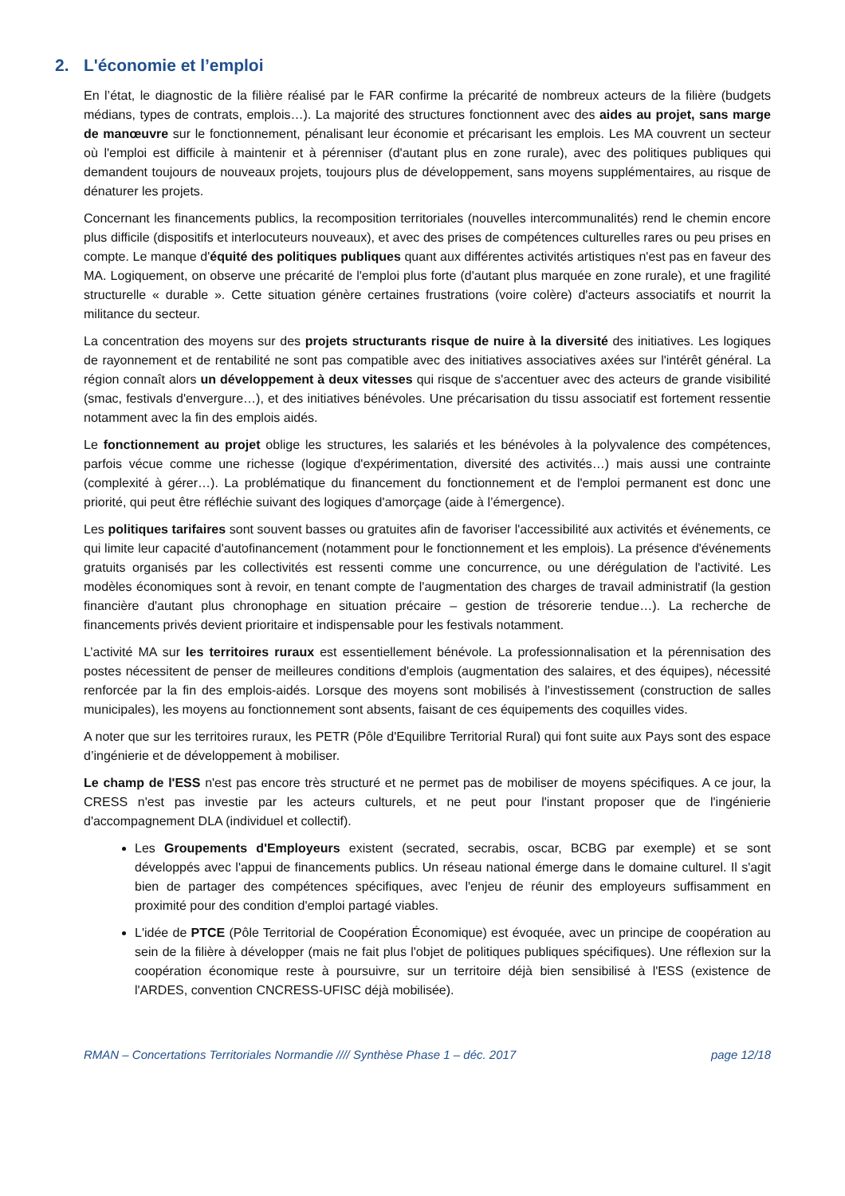2. L'économie et l’emploi
En l’état, le diagnostic de la filière réalisé par le FAR confirme la précarité de nombreux acteurs de la filière (budgets médians, types de contrats, emplois…). La majorité des structures fonctionnent avec des aides au projet, sans marge de manœuvre sur le fonctionnement, pénalisant leur économie et précarisant les emplois. Les MA couvrent un secteur où l'emploi est difficile à maintenir et à pérenniser (d'autant plus en zone rurale), avec des politiques publiques qui demandent toujours de nouveaux projets, toujours plus de développement, sans moyens supplémentaires, au risque de dénaturer les projets.
Concernant les financements publics, la recomposition territoriales (nouvelles intercommunalités) rend le chemin encore plus difficile (dispositifs et interlocuteurs nouveaux), et avec des prises de compétences culturelles rares ou peu prises en compte. Le manque d'équité des politiques publiques quant aux différentes activités artistiques n'est pas en faveur des MA. Logiquement, on observe une précarité de l'emploi plus forte (d'autant plus marquée en zone rurale), et une fragilité structurelle « durable ». Cette situation génère certaines frustrations (voire colère) d'acteurs associatifs et nourrit la militance du secteur.
La concentration des moyens sur des projets structurants risque de nuire à la diversité des initiatives. Les logiques de rayonnement et de rentabilité ne sont pas compatible avec des initiatives associatives axées sur l'intérêt général. La région connaît alors un développement à deux vitesses qui risque de s'accentuer avec des acteurs de grande visibilité (smac, festivals d'envergure…), et des initiatives bénévoles. Une précarisation du tissu associatif est fortement ressentie notamment avec la fin des emplois aidés.
Le fonctionnement au projet oblige les structures, les salariés et les bénévoles à la polyvalence des compétences, parfois vécue comme une richesse (logique d'expérimentation, diversité des activités…) mais aussi une contrainte (complexité à gérer…). La problématique du financement du fonctionnement et de l'emploi permanent est donc une priorité, qui peut être réfléchie suivant des logiques d'amorçage (aide à l’émergence).
Les politiques tarifaires sont souvent basses ou gratuites afin de favoriser l'accessibilité aux activités et événements, ce qui limite leur capacité d'autofinancement (notamment pour le fonctionnement et les emplois). La présence d'événements gratuits organisés par les collectivités est ressenti comme une concurrence, ou une dérégulation de l'activité. Les modèles économiques sont à revoir, en tenant compte de l'augmentation des charges de travail administratif (la gestion financière d'autant plus chronophage en situation précaire – gestion de trésorerie tendue…). La recherche de financements privés devient prioritaire et indispensable pour les festivals notamment.
L’activité MA sur les territoires ruraux est essentiellement bénévole. La professionnalisation et la pérennisation des postes nécessitent de penser de meilleures conditions d'emplois (augmentation des salaires, et des équipes), nécessité renforcée par la fin des emplois-aidés. Lorsque des moyens sont mobilisés à l'investissement (construction de salles municipales), les moyens au fonctionnement sont absents, faisant de ces équipements des coquilles vides.
A noter que sur les territoires ruraux, les PETR (Pôle d'Equilibre Territorial Rural) qui font suite aux Pays sont des espace d’ingénierie et de développement à mobiliser.
Le champ de l'ESS n'est pas encore très structuré et ne permet pas de mobiliser de moyens spécifiques. A ce jour, la CRESS n'est pas investie par les acteurs culturels, et ne peut pour l'instant proposer que de l'ingénierie d'accompagnement DLA (individuel et collectif).
Les Groupements d'Employeurs existent (secrated, secrabis, oscar, BCBG par exemple) et se sont développés avec l'appui de financements publics. Un réseau national émerge dans le domaine culturel. Il s'agit bien de partager des compétences spécifiques, avec l'enjeu de réunir des employeurs suffisamment en proximité pour des condition d'emploi partagé viables.
L'idée de PTCE (Pôle Territorial de Coopération Économique) est évoquée, avec un principe de coopération au sein de la filière à développer (mais ne fait plus l'objet de politiques publiques spécifiques). Une réflexion sur la coopération économique reste à poursuivre, sur un territoire déjà bien sensibilisé à l'ESS (existence de l'ARDES, convention CNCRESS-UFISC déjà mobilisée).
RMAN – Concertations Territoriales Normandie //// Synthèse Phase 1 – déc. 2017 page 12/18